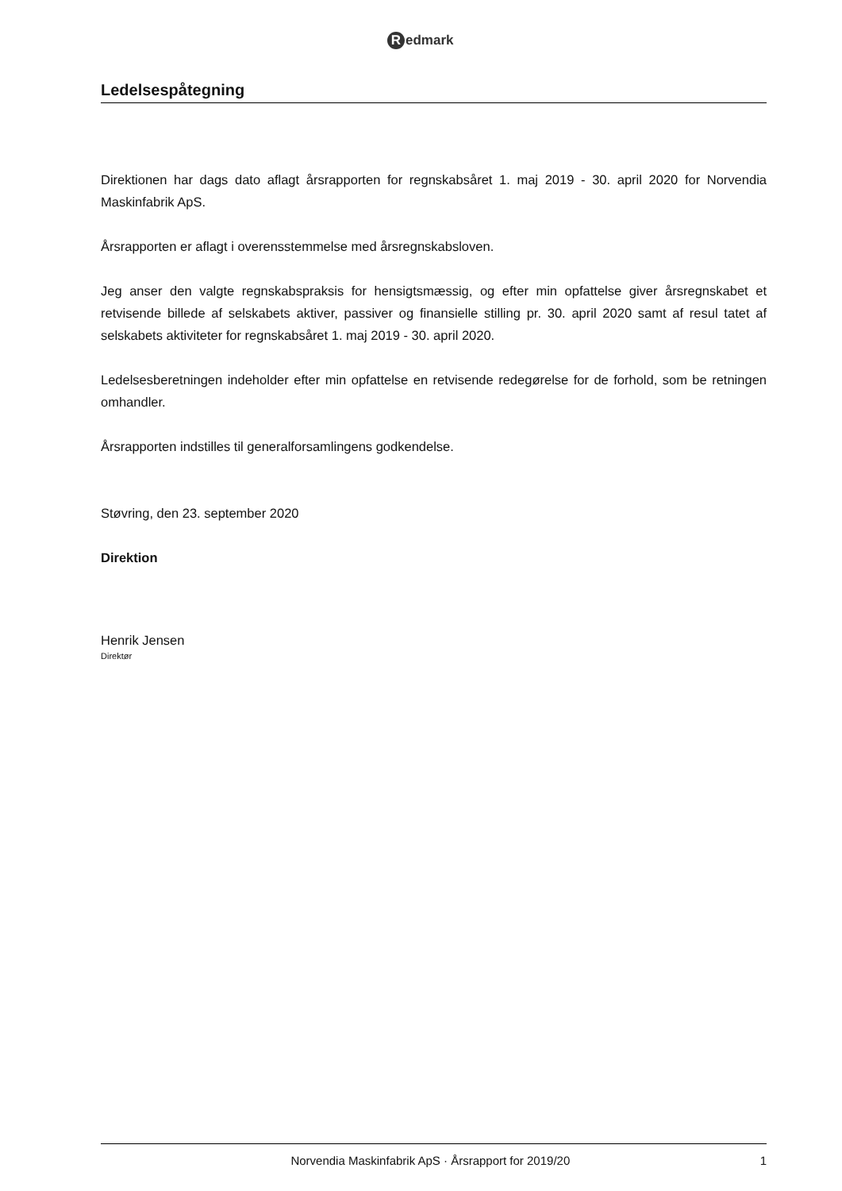Redmark
Ledelsespåtegning
Direktionen har dags dato aflagt årsrapporten for regnskabsåret 1. maj 2019 - 30. april 2020 for Norvendia Maskinfabrik ApS.
Årsrapporten er aflagt i overensstemmelse med årsregnskabsloven.
Jeg anser den valgte regnskabspraksis for hensigtsmæssig, og efter min opfattelse giver årsregnskabet et retvisende billede af selskabets aktiver, passiver og finansielle stilling pr. 30. april 2020 samt af resul tatet af selskabets aktiviteter for regnskabsåret 1. maj 2019 - 30. april 2020.
Ledelsesberetningen indeholder efter min opfattelse en retvisende redegørelse for de forhold, som be retningen omhandler.
Årsrapporten indstilles til generalforsamlingens godkendelse.
Støvring, den 23. september 2020
Direktion
Henrik Jensen
Direktør
Norvendia Maskinfabrik ApS · Årsrapport for 2019/20 1